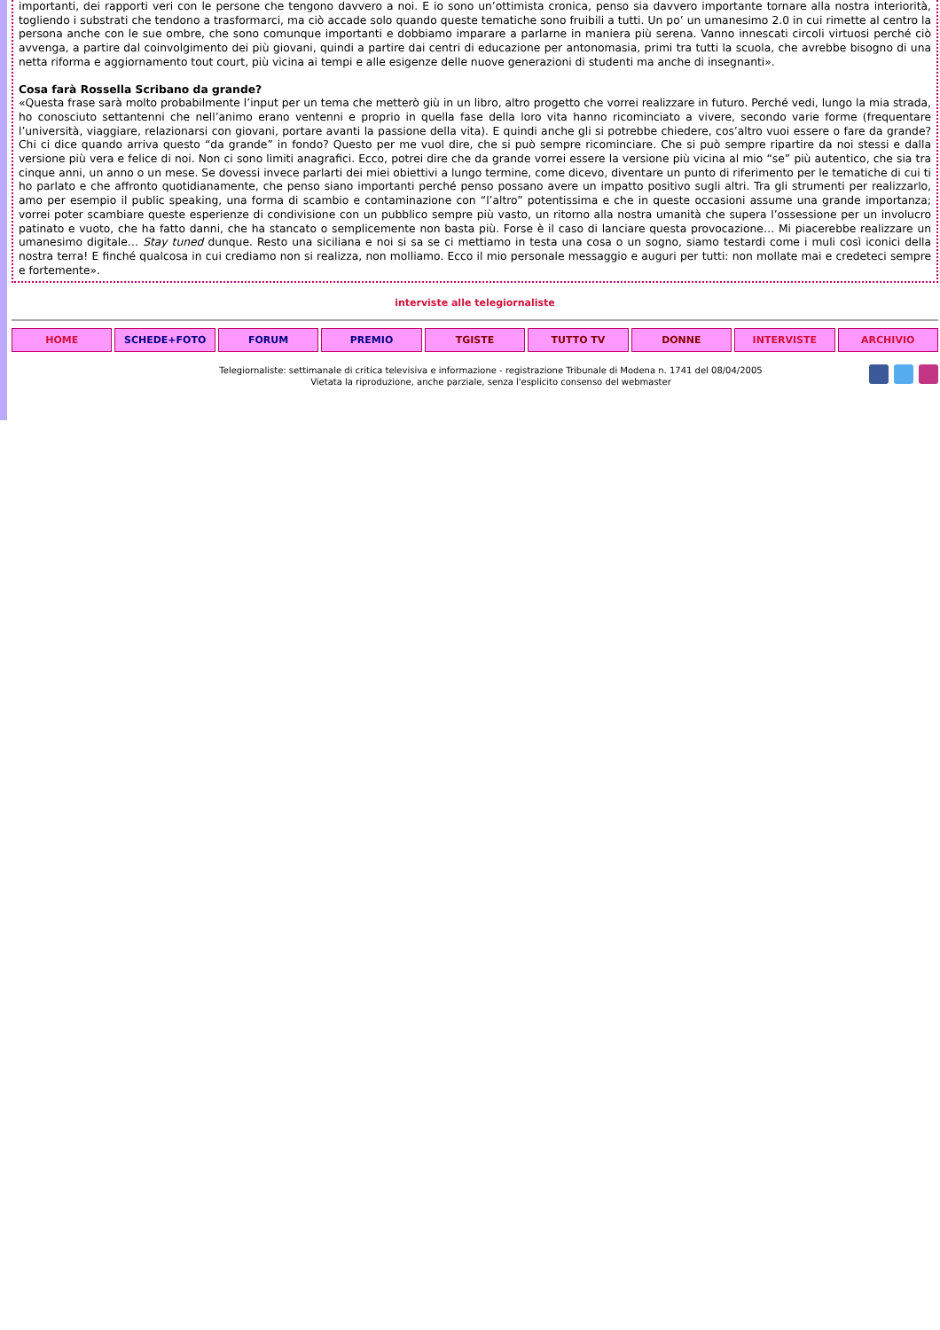importanti, dei rapporti veri con le persone che tengono davvero a noi. E io sono un’ottimista cronica, penso sia davvero importante tornare alla nostra interiorità, togliendo i substrati che tendono a trasformarci, ma ciò accade solo quando queste tematiche sono fruibili a tutti. Un po’ un umanesimo 2.0 in cui rimette al centro la persona anche con le sue ombre, che sono comunque importanti e dobbiamo imparare a parlarne in maniera più serena. Vanno innescati circoli virtuosi perché ciò avvenga, a partire dal coinvolgimento dei più giovani, quindi a partire dai centri di educazione per antonomasia, primi tra tutti la scuola, che avrebbe bisogno di una netta riforma e aggiornamento tout court, più vicina ai tempi e alle esigenze delle nuove generazioni di studenti ma anche di insegnanti».
Cosa farà Rossella Scribano da grande?
«Questa frase sarà molto probabilmente l’input per un tema che metterò giù in un libro, altro progetto che vorrei realizzare in futuro. Perché vedi, lungo la mia strada, ho conosciuto settantenni che nell’animo erano ventenni e proprio in quella fase della loro vita hanno ricominciato a vivere, secondo varie forme (frequentare l’università, viaggiare, relazionarsi con giovani, portare avanti la passione della vita). E quindi anche gli si potrebbe chiedere, cos’altro vuoi essere o fare da grande? Chi ci dice quando arriva questo “da grande” in fondo? Questo per me vuol dire, che si può sempre ricominciare. Che si può sempre ripartire da noi stessi e dalla versione più vera e felice di noi. Non ci sono limiti anagrafici. Ecco, potrei dire che da grande vorrei essere la versione più vicina al mio “se” più autentico, che sia tra cinque anni, un anno o un mese. Se dovessi invece parlarti dei miei obiettivi a lungo termine, come dicevo, diventare un punto di riferimento per le tematiche di cui ti ho parlato e che affronto quotidianamente, che penso siano importanti perché penso possano avere un impatto positivo sugli altri. Tra gli strumenti per realizzarlo, amo per esempio il public speaking, una forma di scambio e contaminazione con “l’altro” potentissima e che in queste occasioni assume una grande importanza; vorrei poter scambiare queste esperienze di condivisione con un pubblico sempre più vasto, un ritorno alla nostra umanità che supera l’ossessione per un involucro patinato e vuoto, che ha fatto danni, che ha stancato o semplicemente non basta più. Forse è il caso di lanciare questa provocazione… Mi piacerebbe realizzare un umanesimo digitale… Stay tuned dunque. Resto una siciliana e noi si sa se ci mettiamo in testa una cosa o un sogno, siamo testardi come i muli così iconici della nostra terra! E finché qualcosa in cui crediamo non si realizza, non molliamo. Ecco il mio personale messaggio e auguri per tutti: non mollate mai e credeteci sempre e fortemente».
interviste alle telegiornaliste
HOME SCHEDE+FOTO FORUM PREMIO TGISTE TUTTO TV DONNE INTERVISTE ARCHIVIO
Telegiornaliste: settimanale di critica televisiva e informazione - registrazione Tribunale di Modena n. 1741 del 08/04/2005
Vietata la riproduzione, anche parziale, senza l'esplicito consenso del webmaster